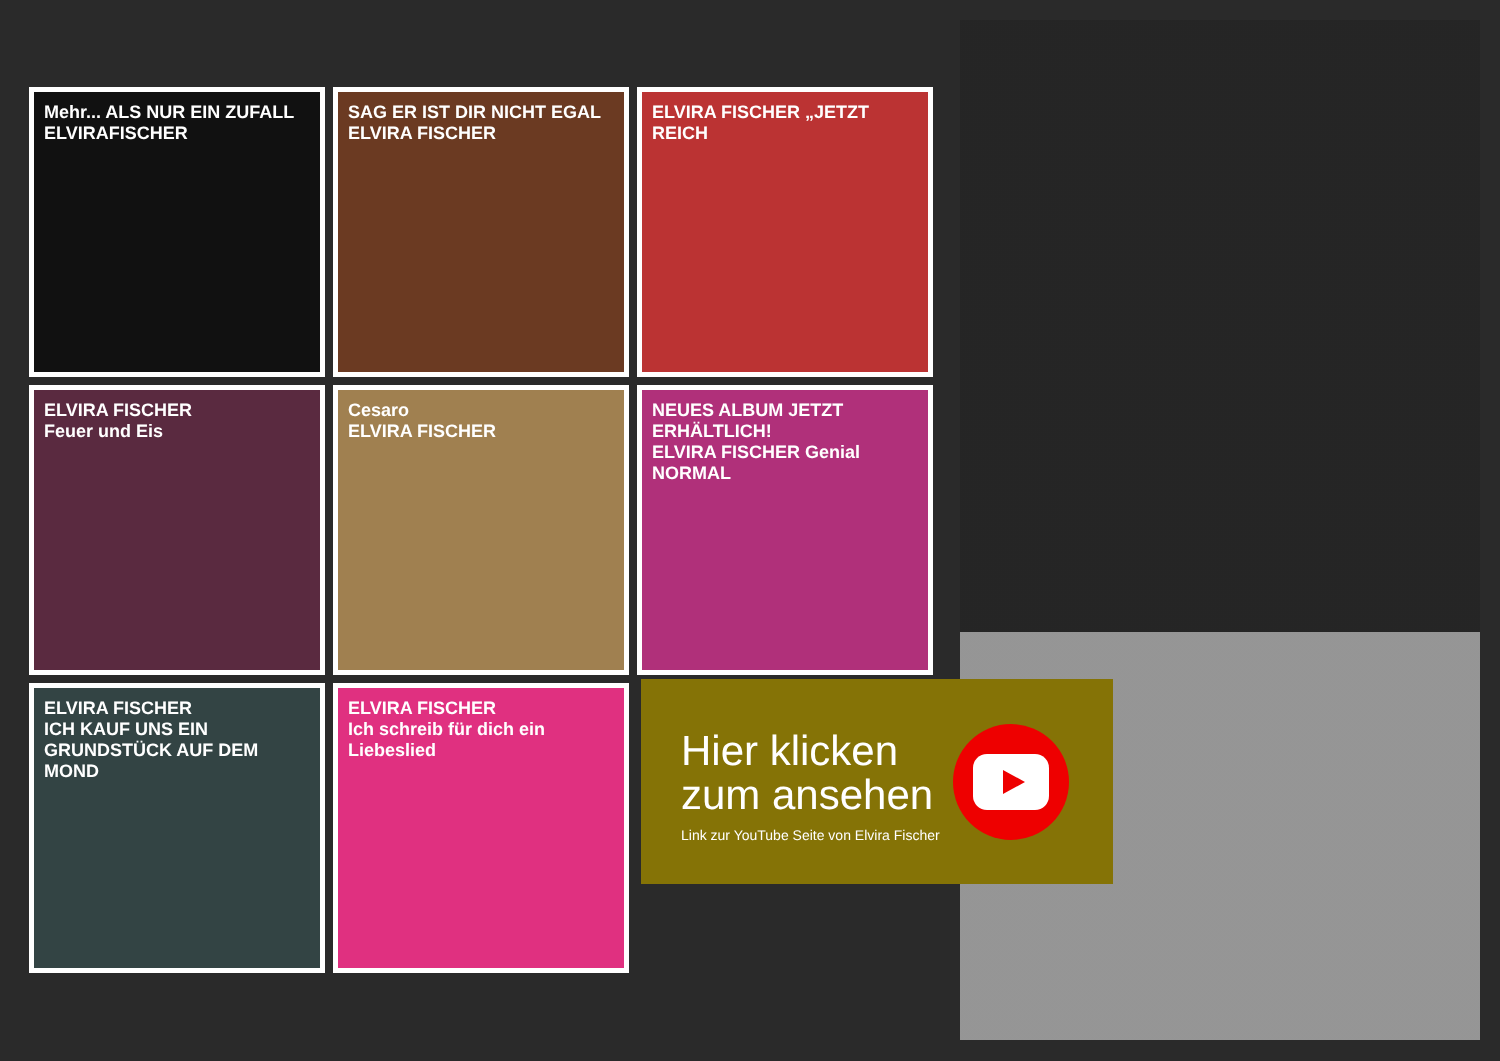Mehr... ALS NUR EIN ZUFALL
ELVIRAFISCHER
SAG ER IST DIR NICHT EGAL
ELVIRA FISCHER
ELVIRA FISCHER „JETZT REICH
ELVIRA FISCHER
Feuer und Eis
Cesaro
ELVIRA FISCHER
NEUES ALBUM JETZT ERHÄLTLICH!
ELVIRA FISCHER Genial NORMAL
ELVIRA FISCHER
ICH KAUF UNS EIN GRUNDSTÜCK AUF DEM MOND
ELVIRA FISCHER
Ich schreib für dich ein Liebeslied
Hier klicken
zum ansehen
Link zur YouTube Seite von Elvira Fischer